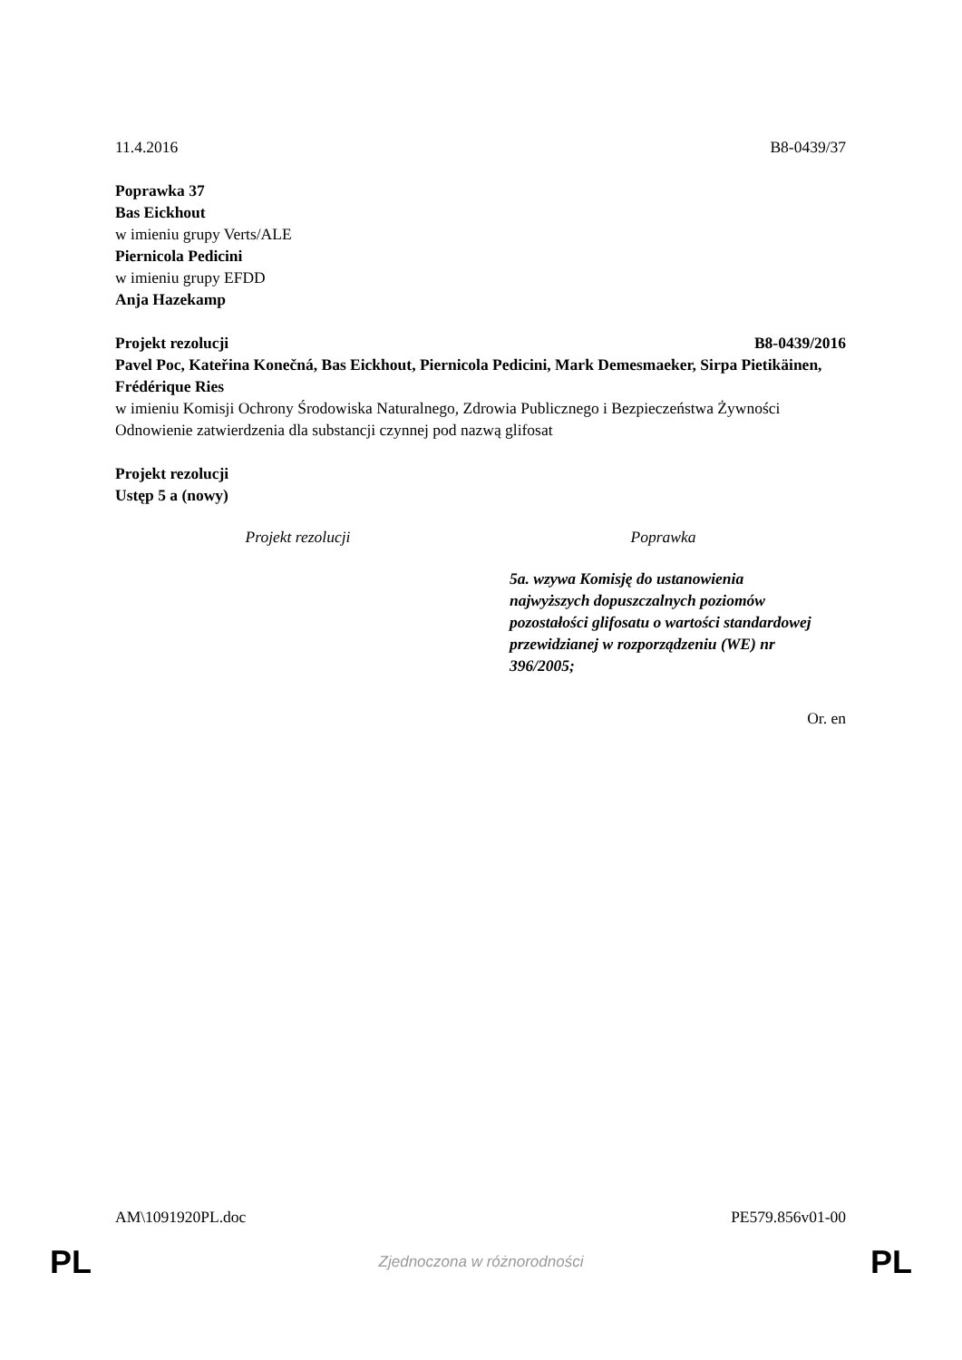11.4.2016 B8-0439/37
Poprawka 37
Bas Eickhout
w imieniu grupy Verts/ALE
Piernicola Pedicini
w imieniu grupy EFDD
Anja Hazekamp
Projekt rezolucji B8-0439/2016
Pavel Poc, Kateřina Konečná, Bas Eickhout, Piernicola Pedicini, Mark Demesmaeker, Sirpa Pietikäinen, Frédérique Ries
w imieniu Komisji Ochrony Środowiska Naturalnego, Zdrowia Publicznego i Bezpieczeństwa Żywności
Odnowienie zatwierdzenia dla substancji czynnej pod nazwą glifosat
Projekt rezolucji
Ustęp 5 a (nowy)
| Projekt rezolucji | Poprawka |
| --- | --- |
| | 5a. wzywa Komisję do ustanowienia najwyższych dopuszczalnych poziomów pozostałości glifosatu o wartości standardowej przewidzianej w rozporządzeniu (WE) nr 396/2005; |
Or. en
AM\1091920PL.doc PE579.856v01-00
PL Zjednoczona w różnorodności PL